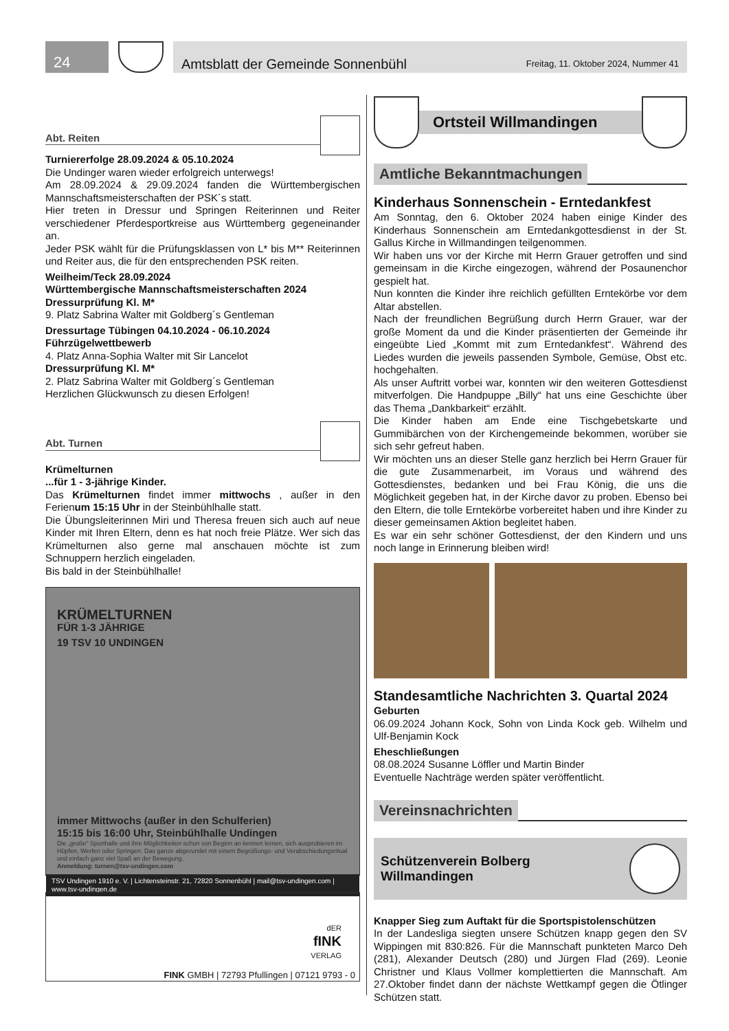24
Amtsblatt der Gemeinde Sonnenbühl Freitag, 11. Oktober 2024, Nummer 41
Abt. Reiten
Turniererfolge 28.09.2024 & 05.10.2024
Die Undinger waren wieder erfolgreich unterwegs!
Am 28.09.2024 & 29.09.2024 fanden die Württembergischen Mannschaftsmeisterschaften der PSK´s statt.
Hier treten in Dressur und Springen Reiterinnen und Reiter verschiedener Pferdesportkreise aus Württemberg gegeneinander an.
Jeder PSK wählt für die Prüfungsklassen von L* bis M** Reiterinnen und Reiter aus, die für den entsprechenden PSK reiten.
Weilheim/Teck 28.09.2024
Württembergische Mannschaftsmeisterschaften 2024
Dressurprüfung Kl. M*
9. Platz Sabrina Walter mit Goldberg´s Gentleman
Dressurtage Tübingen 04.10.2024 - 06.10.2024
Führzügelwettbewerb
4. Platz Anna-Sophia Walter mit Sir Lancelot
Dressurprüfung Kl. M*
2. Platz Sabrina Walter mit Goldberg´s Gentleman
Herzlichen Glückwunsch zu diesen Erfolgen!
Abt. Turnen
Krümelturnen
...für 1 - 3-jährige Kinder.
Das Krümelturnen findet immer mittwochs , außer in den Ferienum 15:15 Uhr in der Steinbühlhalle statt.
Die Übungsleiterinnen Miri und Theresa freuen sich auch auf neue Kinder mit Ihren Eltern, denn es hat noch freie Plätze. Wer sich das Krümelturnen also gerne mal anschauen möchte ist zum Schnuppern herzlich eingeladen.
Bis bald in der Steinbühlhalle!
KRÜMELTURNEN
FÜR 1-3 JÄHRIGE
19 TSV 10 UNDINGEN
immer Mittwochs (außer in den Schulferien)
15:15 bis 16:00 Uhr, Steinbühlhalle Undingen
Die „große“ Sporthalle und ihre Möglichkeiten schon von Beginn an kennen lernen, sich ausprobieren im Hüpfen, Werfen oder Springen. Das ganze abgerundet mit einem Begrüßungs- und Verabschiedungsritual und einfach ganz viel Spaß an der Bewegung.
Anmeldung: turnen@tsv-undingen.com
TSV Undingen 1910 e. V. | Lichtensteinstr. 21, 72820 Sonnenbühl | mail@tsv-undingen.com | www.tsv-undingen.de
dER
fINK
VERLAG
FINK GMBH | 72793 Pfullingen | 07121 9793 - 0
Ortsteil Willmandingen
Amtliche Bekanntmachungen
Kinderhaus Sonnenschein - Erntedankfest
Am Sonntag, den 6. Oktober 2024 haben einige Kinder des Kinderhaus Sonnenschein am Erntedankgottesdienst in der St. Gallus Kirche in Willmandingen teilgenommen.
Wir haben uns vor der Kirche mit Herrn Grauer getroffen und sind gemeinsam in die Kirche eingezogen, während der Posaunenchor gespielt hat.
Nun konnten die Kinder ihre reichlich gefüllten Erntekörbe vor dem Altar abstellen.
Nach der freundlichen Begrüßung durch Herrn Grauer, war der große Moment da und die Kinder präsentierten der Gemeinde ihr eingeübte Lied „Kommt mit zum Erntedankfest“. Während des Liedes wurden die jeweils passenden Symbole, Gemüse, Obst etc. hochgehalten.
Als unser Auftritt vorbei war, konnten wir den weiteren Gottesdienst mitverfolgen. Die Handpuppe „Billy“ hat uns eine Geschichte über das Thema „Dankbarkeit“ erzählt.
Die Kinder haben am Ende eine Tischgebetskarte und Gummibärchen von der Kirchengemeinde bekommen, worüber sie sich sehr gefreut haben.
Wir möchten uns an dieser Stelle ganz herzlich bei Herrn Grauer für die gute Zusammenarbeit, im Voraus und während des Gottesdienstes, bedanken und bei Frau König, die uns die Möglichkeit gegeben hat, in der Kirche davor zu proben. Ebenso bei den Eltern, die tolle Erntekörbe vorbereitet haben und ihre Kinder zu dieser gemeinsamen Aktion begleitet haben.
Es war ein sehr schöner Gottesdienst, der den Kindern und uns noch lange in Erinnerung bleiben wird!
Standesamtliche Nachrichten 3. Quartal 2024
Geburten
06.09.2024 Johann Kock, Sohn von Linda Kock geb. Wilhelm und Ulf-Benjamin Kock
Eheschließungen
08.08.2024 Susanne Löffler und Martin Binder
Eventuelle Nachträge werden später veröffentlicht.
Vereinsnachrichten
Schützenverein Bolberg
Willmandingen
Knapper Sieg zum Auftakt für die Sportspistolenschützen
In der Landesliga siegten unsere Schützen knapp gegen den SV Wippingen mit 830:826. Für die Mannschaft punkteten Marco Deh (281), Alexander Deutsch (280) und Jürgen Flad (269). Leonie Christner und Klaus Vollmer komplettierten die Mannschaft. Am 27.Oktober findet dann der nächste Wettkampf gegen die Ötlinger Schützen statt.